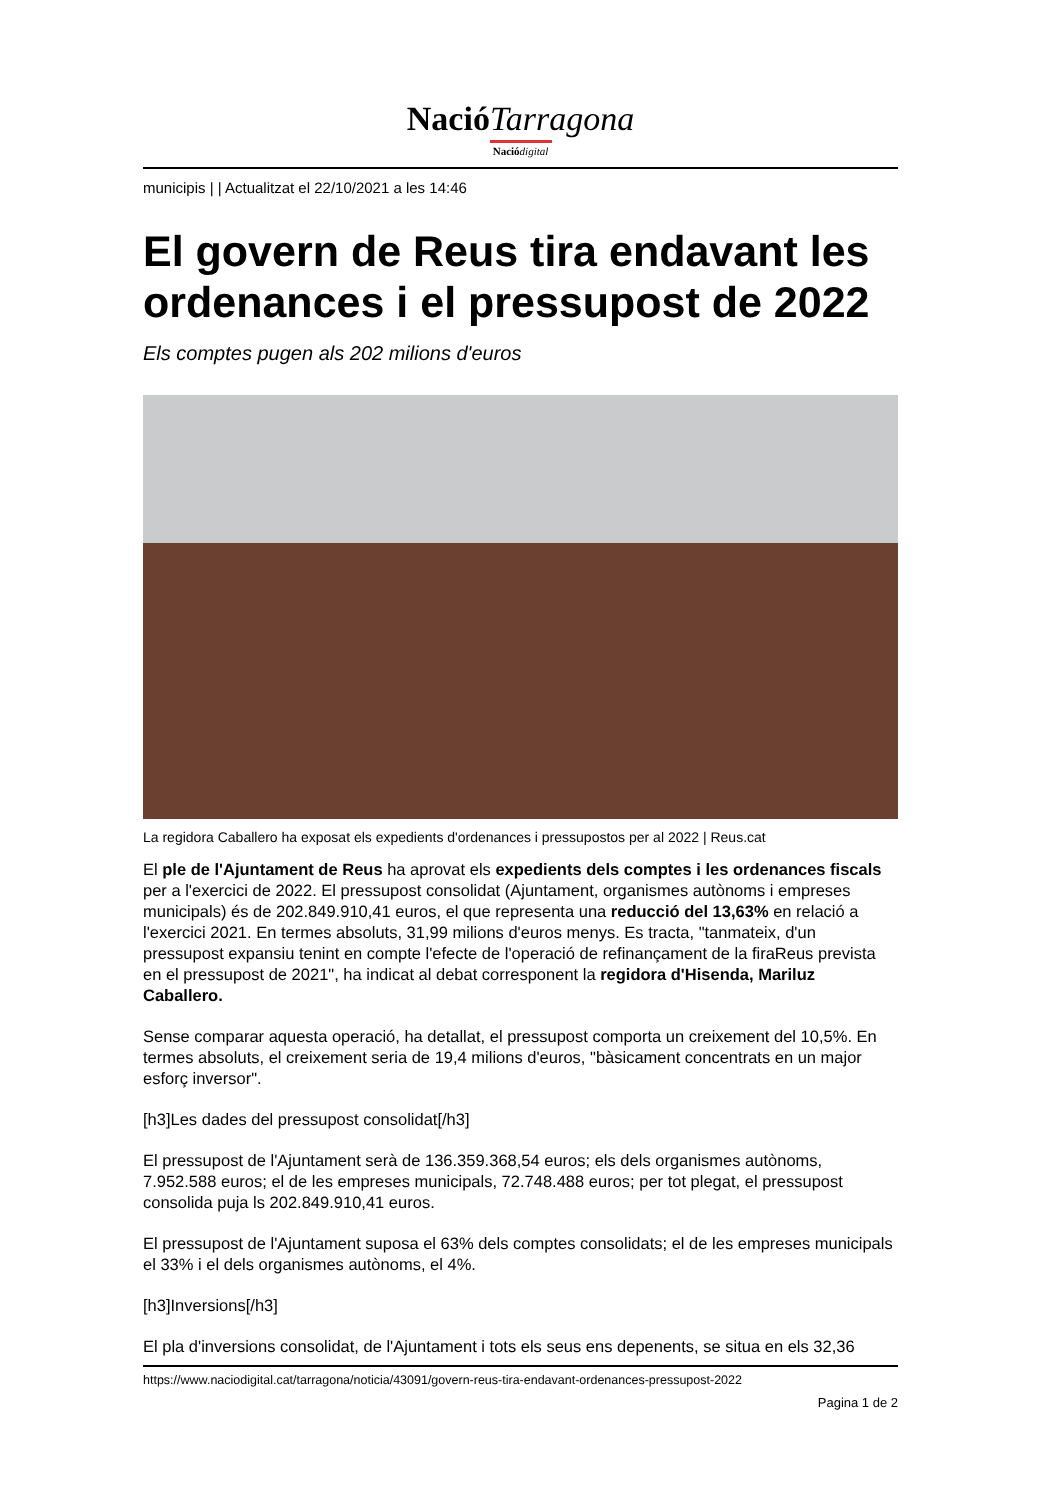NacióTarragona
Naciódigital
municipis | | Actualitzat el 22/10/2021 a les 14:46
El govern de Reus tira endavant les ordenances i el pressupost de 2022
Els comptes pugen als 202 milions d'euros
La regidora Caballero ha exposat els expedients d'ordenances i pressupostos per al 2022 | Reus.cat
El ple de l'Ajuntament de Reus ha aprovat els expedients dels comptes i les ordenances fiscals per a l'exercici de 2022. El pressupost consolidat (Ajuntament, organismes autònoms i empreses municipals) és de 202.849.910,41 euros, el que representa una reducció del 13,63% en relació a l'exercici 2021. En termes absoluts, 31,99 milions d'euros menys. Es tracta, "tanmateix, d'un pressupost expansiu tenint en compte l'efecte de l'operació de refinançament de la firaReus prevista en el pressupost de 2021", ha indicat al debat corresponent la regidora d'Hisenda, Mariluz Caballero.
Sense comparar aquesta operació, ha detallat, el pressupost comporta un creixement del 10,5%. En termes absoluts, el creixement seria de 19,4 milions d'euros, "bàsicament concentrats en un major esforç inversor".
[h3]Les dades del pressupost consolidat[/h3]
El pressupost de l'Ajuntament serà de 136.359.368,54 euros; els dels organismes autònoms, 7.952.588 euros; el de les empreses municipals, 72.748.488 euros; per tot plegat, el pressupost consolida puja ls 202.849.910,41 euros.
El pressupost de l'Ajuntament suposa el 63% dels comptes consolidats; el de les empreses municipals el 33% i el dels organismes autònoms, el 4%.
[h3]Inversions[/h3]
El pla d'inversions consolidat, de l'Ajuntament i tots els seus ens depenents, se situa en els 32,36
https://www.naciodigital.cat/tarragona/noticia/43091/govern-reus-tira-endavant-ordenances-pressupost-2022
Pagina 1 de 2